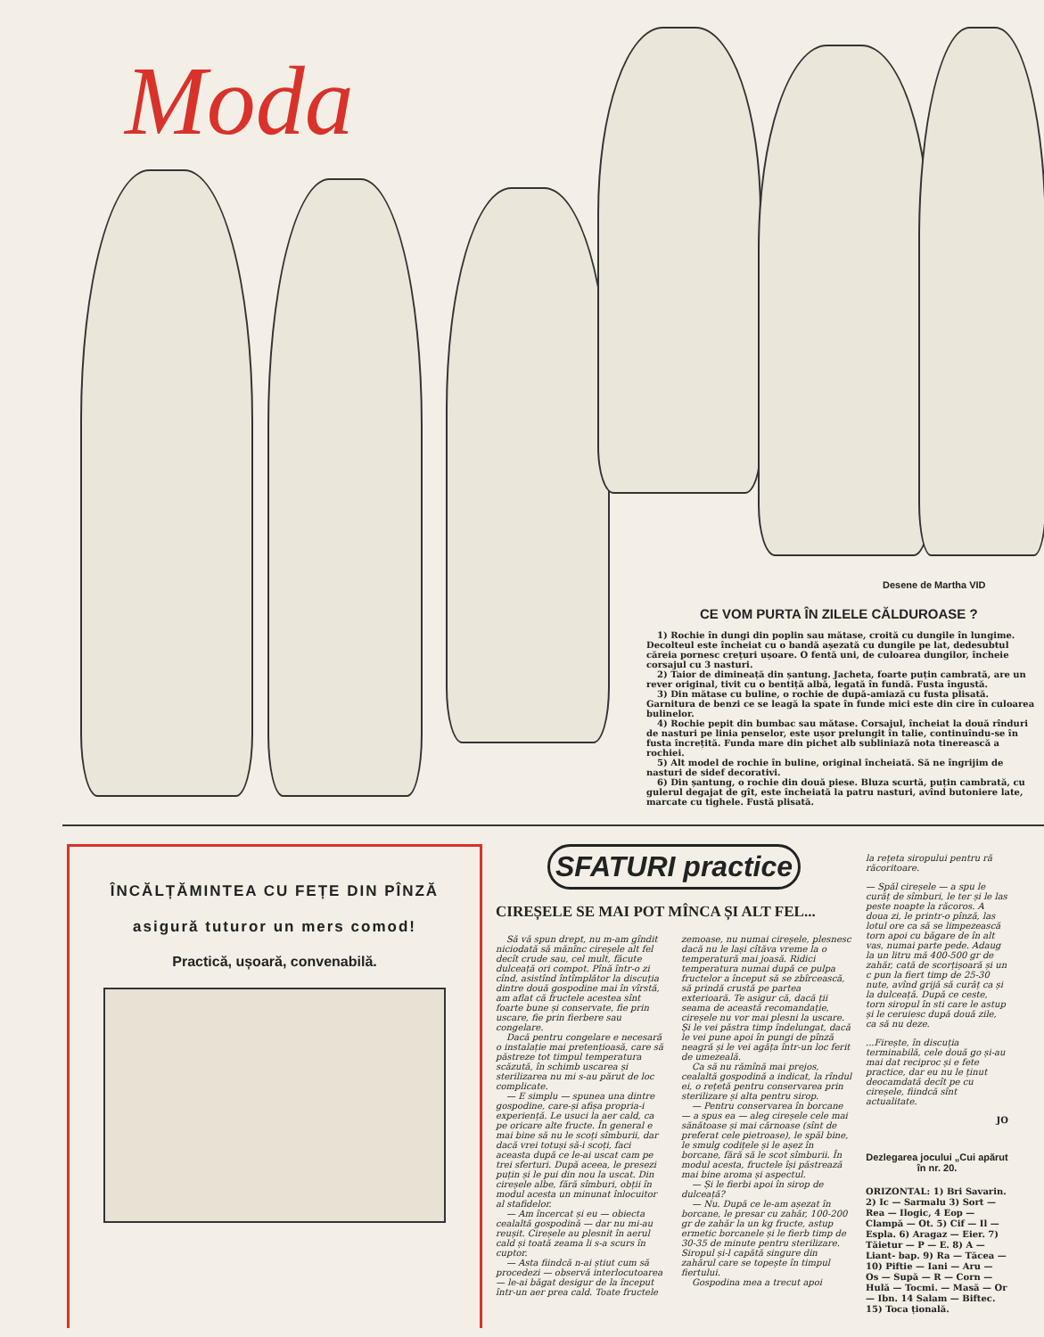Moda
Desene de Martha VID
CE VOM PURTA ÎN ZILELE CĂLDUROASE ?
1) Rochie în dungi din poplin sau mătase, croită cu dungile în lungime. Decolteul este încheiat cu o bandă așezată cu dungile pe lat, dedesubtul căreia pornesc crețuri ușoare. O fentă uni, de culoarea dungilor, încheie corsajul cu 3 nasturi.
2) Taior de dimineață din șantung. Jacheta, foarte puțin cambrată, are un rever original, tivit cu o bentiță albă, legată în fundă. Fusta îngustă.
3) Din mătase cu buline, o rochie de după-amiază cu fusta plisată. Garnitura de benzi ce se leagă la spate în funde mici este din cire în culoarea bulinelor.
4) Rochie pepit din bumbac sau mătase. Corsajul, încheiat la două rînduri de nasturi pe linia penselor, este ușor prelungit în talie, continuîndu-se în fusta încrețită. Funda mare din pichet alb subliniază nota tinerească a rochiei.
5) Alt model de rochie în buline, original încheiată. Să ne îngrijim de nasturi de sidef decorativi.
6) Din șantung, o rochie din două piese. Bluza scurtă, puțin cambrată, cu gulerul degajat de gît, este încheiată la patru nasturi, avînd butoniere late, marcate cu tighele. Fustă plisată.
ÎNCĂLȚĂMINTEA CU FEȚE DIN PÎNZĂ
asigură tuturor un mers comod!
Practică, ușoară, convenabilă.
SFATURI practice
CIREȘELE SE MAI POT MÎNCA ȘI ALT FEL...
Să vă spun drept, nu m-am gîndit niciodată să mănînc cireșele alt fel decît crude sau, cel mult, făcute dulceață ori compot. Pînă într-o zi cînd, asistînd întîmplător la discuția dintre două gospodine mai în vîrstă, am aflat că fructele acestea sînt foarte bune și conservate, fie prin uscare, fie prin fierbere sau congelare.
Dacă pentru congelare e necesară o instalație mai pretențioasă, care să păstreze tot timpul temperatura scăzută, în schimb uscarea și sterilizarea nu mi s-au părut de loc complicate.
— E simplu — spunea una dintre gospodine, care-și afișa propria-i experiență. Le usuci la aer cald, ca pe oricare alte fructe. În general e mai bine să nu le scoți sîmburii, dar dacă vrei totuși să-i scoți, faci aceasta după ce le-ai uscat cam pe trei sferturi. După aceea, le presezi puțin și le pui din nou la uscat. Din cireșele albe, fără sîmburi, obții în modul acesta un minunat înlocuitor al stafidelor.
— Am încercat și eu — obiecta cealaltă gospodină — dar nu mi-au reușit. Cireșele au plesnit în aerul cald și toată zeama li s-a scurs în cuptor.
— Asta fiindcă n-ai știut cum să procedezi — observă interlocutoarea — le-ai băgat desigur de la început într-un aer prea cald. Toate fructele zemoase, nu numai cireșele, plesnesc dacă nu le lași cîtăva vreme la o temperatură mai joasă. Ridici temperatura numai după ce pulpa fructelor a început să se zbîrcească, să prindă crustă pe partea exterioară. Te asigur că, dacă ții seama de această recomandație, cireșele nu vor mai plesni la uscare. Și le vei păstra timp îndelungat, dacă le vei pune apoi în pungi de pînză neagră și le vei agăța într-un loc ferit de umezeală.
Ca să nu rămînă mai prejos, cealaltă gospodină a indicat, la rîndul ei, o rețetă pentru conservarea prin sterilizare și alta pentru sirop.
— Pentru conservarea în borcane — a spus ea — aleg cireșele cele mai sănătoase și mai cărnoase (sînt de preferat cele pietroase), le spăl bine, le smulg codițele și le așez în borcane, fără să le scot sîmburii. În modul acesta, fructele își păstrează mai bine aroma și aspectul.
— Și le fierbi apoi în sirop de dulceață?
— Nu. După ce le-am așezat în borcane, le presar cu zahăr, 100-200 gr de zahăr la un kg fructe, astup ermetic borcanele și le fierb timp de 30-35 de minute pentru sterilizare. Siropul și-l capătă singure din zahărul care se topește în timpul fiertului.
Gospodina mea a trecut apoi
la rețeta siropului pentru ră răcoritoare.
— Spăl cireșele — a spu le curăț de sîmburi, le ter și le las peste noapte la răcoros. A doua zi, le printr-o pînză, las lotul ore ca să se limpezească torn apoi cu băgare de în alt vas, numai parte pede. Adaug la un litru mă 400-500 gr de zahăr, cată de scorțișoară și un c pun la fiert timp de 25-30 nute, avînd grijă să curăț ca și la dulceață. După ce ceste, torn siropul în sti care le astup și le ceruiesc după două zile, ca să nu deze.
...Firește, în discuția terminabilă, cele două go și-au mai dat reciproc și e fete practice, dar eu nu le ținut deocamdată decît pe cu cireșele, fiindcă sînt actualitate.
JO
Dezlegarea jocului „Cui apărut în nr. 20.
ORIZONTAL: 1) Bri Savarin. 2) Ic — Sarmalu 3) Sort — Rea — Ilogic, 4 Eop — Clampă — Ot. 5) Cif — Il — Espla. 6) Aragaz — Eier. 7) Tăietur — P — E. 8) A — Liant- bap. 9) Ra — Tăcea — 10) Piftie — Iani — Aru — Os — Supă — R — Corn — Hulă — Tocmi. — Masă — Or — Ibn. 14 Salam — Biftec. 15) Toca țională.